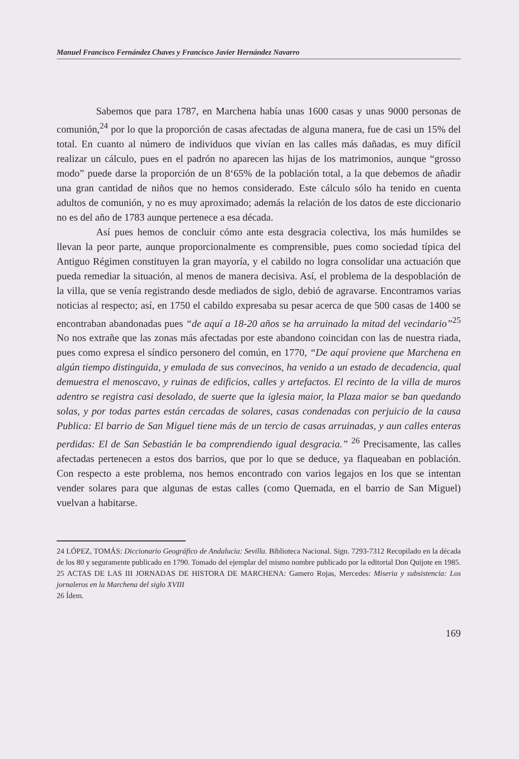Manuel Francisco Fernández Chaves y Francisco Javier Hernández Navarro
Sabemos que para 1787, en Marchena había unas 1600 casas y unas 9000 personas de comunión,<sup>24</sup> por lo que la proporción de casas afectadas de alguna manera, fue de casi un 15% del total. En cuanto al número de individuos que vivían en las calles más dañadas, es muy difícil realizar un cálculo, pues en el padrón no aparecen las hijas de los matrimonios, aunque “grosso modo” puede darse la proporción de un 8‘65% de la población total, a la que debemos de añadir una gran cantidad de niños que no hemos considerado. Este cálculo sólo ha tenido en cuenta adultos de comunión, y no es muy aproximado; además la relación de los datos de este diccionario no es del año de 1783 aunque pertenece a esa década.
Así pues hemos de concluir cómo ante esta desgracia colectiva, los más humildes se llevan la peor parte, aunque proporcionalmente es comprensible, pues como sociedad típica del Antiguo Régimen constituyen la gran mayoría, y el cabildo no logra consolidar una actuación que pueda remediar la situación, al menos de manera decisiva. Así, el problema de la despoblación de la villa, que se venía registrando desde mediados de siglo, debió de agravarse. Encontramos varias noticias al respecto; así, en 1750 el cabildo expresaba su pesar acerca de que 500 casas de 1400 se encontraban abandonadas pues “de aquí a 18-20 años se ha arruinado la mitad del vecindario”<sup>25</sup> No nos extrañe que las zonas más afectadas por este abandono coincidan con las de nuestra riada, pues como expresa el síndico personero del común, en 1770, “De aquí proviene que Marchena en algún tiempo distinguida, y emulada de sus convecinos, ha venido a un estado de decadencia, qual demuestra el menoscavo, y ruinas de edificios, calles y artefactos. El recinto de la villa de muros adentro se registra casi desolado, de suerte que la iglesia maior, la Plaza maior se ban quedando solas, y por todas partes están cercadas de solares, casas condenadas con perjuicio de la causa Publica: El barrio de San Miguel tiene más de un tercio de casas arruinadas, y aun calles enteras perdidas: El de San Sebastián le ba comprendiendo igual desgracia.” <sup>26</sup> Precisamente, las calles afectadas pertenecen a estos dos barrios, que por lo que se deduce, ya flaqueaban en población. Con respecto a este problema, nos hemos encontrado con varios legajos en los que se intentan vender solares para que algunas de estas calles (como Quemada, en el barrio de San Miguel) vuelvan a habitarse.
24 LÓPEZ, TOMÁS: Diccionario Geográfico de Andalucia: Sevilla. Biblioteca Nacional. Sign. 7293-7312 Recopilado en la década de los 80 y seguramente publicado en 1790. Tomado del ejemplar del mismo nombre publicado por la editorial Don Quijote en 1985.
25 ACTAS DE LAS III JORNADAS DE HISTORA DE MARCHENA: Gamero Rojas, Mercedes: Miseria y subsistencia: Los jornaleros en la Marchena del siglo XVIII
26 Ídem.
169